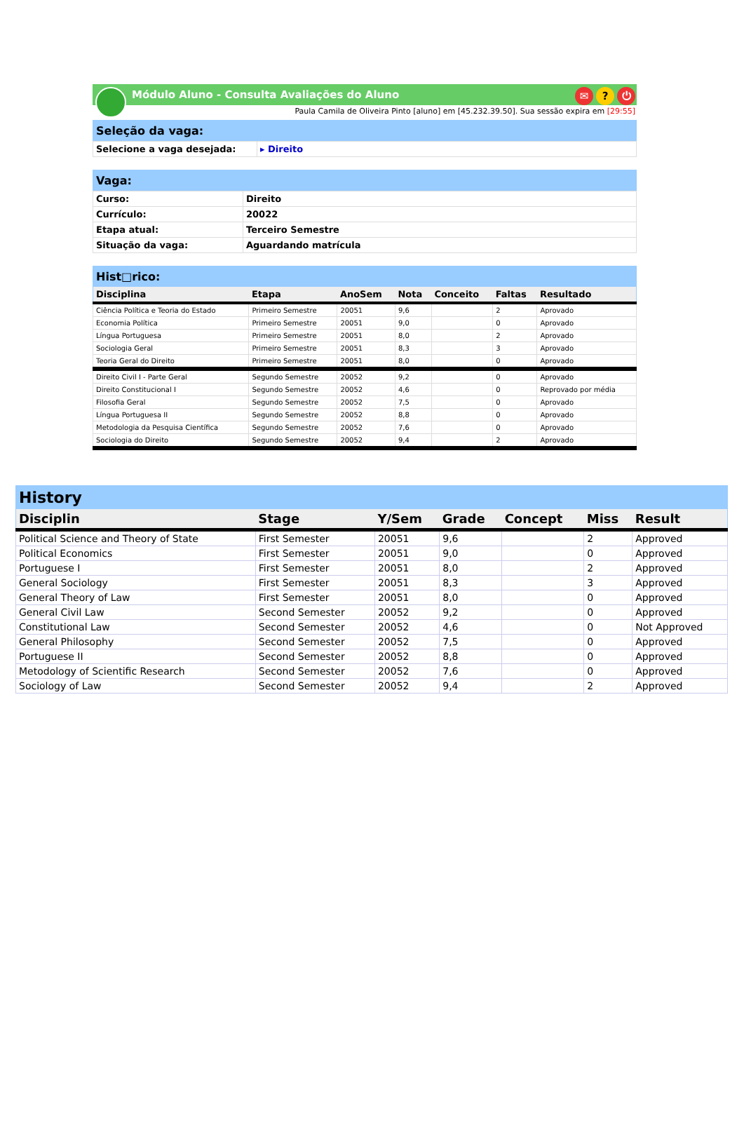Módulo Aluno - Consulta Avaliações do Aluno
✉? ⏻
Paula Camila de Oliveira Pinto [aluno] em [45.232.39.50]. Sua sessão expira em [29:55]
| Seleção da vaga: | |
| --- | --- |
| Selecione a vaga desejada: | ▸ Direito |
| Vaga: | |
| --- | --- |
| Curso: | Direito |
| Currículo: | 20022 |
| Etapa atual: | Terceiro Semestre |
| Situação da vaga: | Aguardando matrícula |
| Hist□rico: | | | | | | |
| --- | --- | --- | --- | --- | --- | --- |
| Disciplina | Etapa | AnoSem | Nota | Conceito | Faltas | Resultado |
| Ciência Política e Teoria do Estado | Primeiro Semestre | 20051 | 9,6 | | 2 | Aprovado |
| Economia Política | Primeiro Semestre | 20051 | 9,0 | | 0 | Aprovado |
| Língua Portuguesa | Primeiro Semestre | 20051 | 8,0 | | 2 | Aprovado |
| Sociologia Geral | Primeiro Semestre | 20051 | 8,3 | | 3 | Aprovado |
| Teoria Geral do Direito | Primeiro Semestre | 20051 | 8,0 | | 0 | Aprovado |
| Direito Civil I - Parte Geral | Segundo Semestre | 20052 | 9,2 | | 0 | Aprovado |
| Direito Constitucional I | Segundo Semestre | 20052 | 4,6 | | 0 | Reprovado por média |
| Filosofia Geral | Segundo Semestre | 20052 | 7,5 | | 0 | Aprovado |
| Língua Portuguesa II | Segundo Semestre | 20052 | 8,8 | | 0 | Aprovado |
| Metodologia da Pesquisa Científica | Segundo Semestre | 20052 | 7,6 | | 0 | Aprovado |
| Sociologia do Direito | Segundo Semestre | 20052 | 9,4 | | 2 | Aprovado |
| History | | | | | | |
| --- | --- | --- | --- | --- | --- | --- |
| Disciplin | Stage | Y/Sem | Grade | Concept | Miss | Result |
| Political Science and Theory of State | First Semester | 20051 | 9,6 | | 2 | Approved |
| Political Economics | First Semester | 20051 | 9,0 | | 0 | Approved |
| Portuguese I | First Semester | 20051 | 8,0 | | 2 | Approved |
| General Sociology | First Semester | 20051 | 8,3 | | 3 | Approved |
| General Theory of Law | First Semester | 20051 | 8,0 | | 0 | Approved |
| General Civil Law | Second Semester | 20052 | 9,2 | | 0 | Approved |
| Constitutional Law | Second Semester | 20052 | 4,6 | | 0 | Not Approved |
| General Philosophy | Second Semester | 20052 | 7,5 | | 0 | Approved |
| Portuguese II | Second Semester | 20052 | 8,8 | | 0 | Approved |
| Metodology of Scientific Research | Second Semester | 20052 | 7,6 | | 0 | Approved |
| Sociology of Law | Second Semester | 20052 | 9,4 | | 2 | Approved |